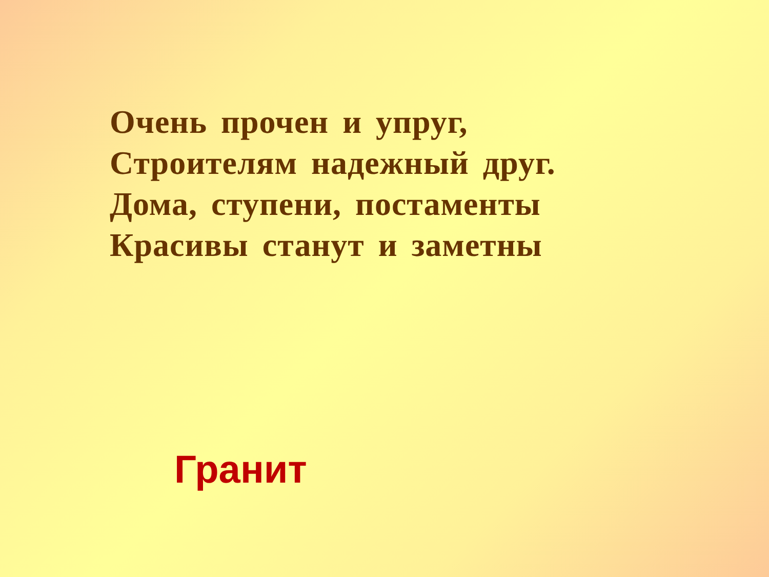Очень прочен и упруг,
Строителям надежный друг.
Дома, ступени, постаменты
Красивы станут и заметны
Гранит